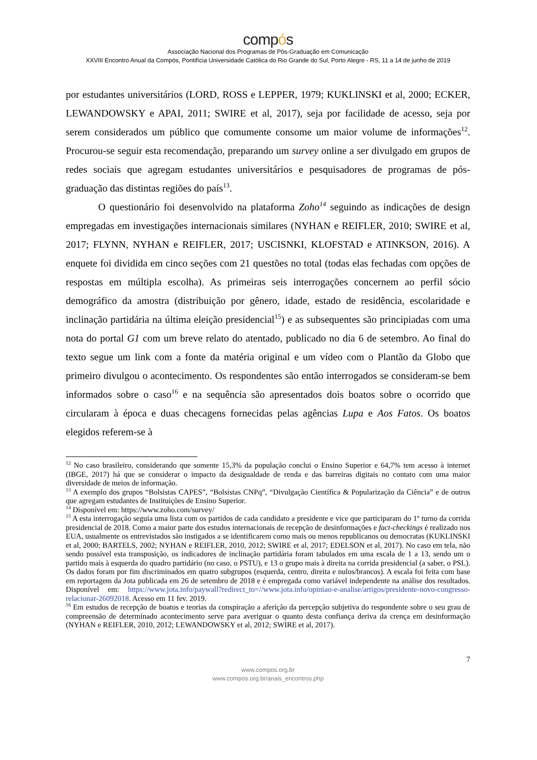compós
Associação Nacional dos Programas de Pós-Graduação em Comunicação
XXVIII Encontro Anual da Compós, Pontifícia Universidade Católica do Rio Grande do Sul, Porto Alegre - RS, 11 a 14 de junho de 2019
por estudantes universitários (LORD, ROSS e LEPPER, 1979; KUKLINSKI et al, 2000; ECKER, LEWANDOWSKY e APAI, 2011; SWIRE et al, 2017), seja por facilidade de acesso, seja por serem considerados um público que comumente consome um maior volume de informações<sup>12</sup>. Procurou-se seguir esta recomendação, preparando um survey online a ser divulgado em grupos de redes sociais que agregam estudantes universitários e pesquisadores de programas de pós-graduação das distintas regiões do país<sup>13</sup>.
O questionário foi desenvolvido na plataforma Zoho<sup>14</sup> seguindo as indicações de design empregadas em investigações internacionais similares (NYHAN e REIFLER, 2010; SWIRE et al, 2017; FLYNN, NYHAN e REIFLER, 2017; USCISNKI, KLOFSTAD e ATINKSON, 2016). A enquete foi dividida em cinco seções com 21 questões no total (todas elas fechadas com opções de respostas em múltipla escolha). As primeiras seis interrogações concernem ao perfil sócio demográfico da amostra (distribuição por gênero, idade, estado de residência, escolaridade e inclinação partidária na última eleição presidencial<sup>15</sup>) e as subsequentes são principiadas com uma nota do portal G1 com um breve relato do atentado, publicado no dia 6 de setembro. Ao final do texto segue um link com a fonte da matéria original e um vídeo com o Plantão da Globo que primeiro divulgou o acontecimento. Os respondentes são então interrogados se consideram-se bem informados sobre o caso<sup>16</sup> e na sequência são apresentados dois boatos sobre o ocorrido que circularam à época e duas checagens fornecidas pelas agências Lupa e Aos Fatos. Os boatos elegidos referem-se à
<sup>12</sup> No caso brasileiro, considerando que somente 15,3% da população conclui o Ensino Superior e 64,7% tem acesso à internet (IBGE, 2017) há que se considerar o impacto da desigualdade de renda e das barreiras digitais no contato com uma maior diversidade de meios de informação.
<sup>13</sup> A exemplo dos grupos “Bolsistas CAPES”, “Bolsistas CNPq”, “Divulgação Científica & Popularização da Ciência” e de outros que agregam estudantes de Instituições de Ensino Superior.
<sup>14</sup> Disponível em: https://www.zoho.com/survey/
<sup>15</sup> A esta interrogação seguia uma lista com os partidos de cada candidato a presidente e vice que participaram do 1º turno da corrida presidencial de 2018. Como a maior parte dos estudos internacionais de recepção de desinformações e fact-checkings é realizado nos EUA, usualmente os entrevistados são instigados a se identificarem como mais ou menos republicanos ou democratas (KUKLINSKI et al, 2000; BARTELS, 2002; NYHAN e REIFLER, 2010, 2012; SWIRE et al, 2017; EDELSON et al, 2017). No caso em tela, não sendo possível esta transposição, os indicadores de inclinação partidária foram tabulados em uma escala de 1 a 13, sendo um o partido mais à esquerda do quadro partidário (no caso, o PSTU), e 13 o grupo mais à direita na corrida presidencial (a saber, o PSL). Os dados foram por fim discriminados em quatro subgrupos (esquerda, centro, direita e nulos/brancos). A escala foi feita com base em reportagem da Jota publicada em 26 de setembro de 2018 e é empregada como variável independente na análise dos resultados. Disponível em: https://www.jota.info/paywall?redirect_to=//www.jota.info/opiniao-e-analise/artigos/presidente-novo-congresso-relacionar-26092018. Acesso em 11 fev. 2019.
<sup>16</sup> Em estudos de recepção de boatos e teorias da conspiração a aferição da percepção subjetiva do respondente sobre o seu grau de compreensão de determinado acontecimento serve para averiguar o quanto desta confiança deriva da crença em desinformação (NYHAN e REIFLER, 2010, 2012; LEWANDOWSKY et al, 2012; SWIRE et al, 2017).
7
www.compos.org.br
www.compos.org.br/anais_encontros.php